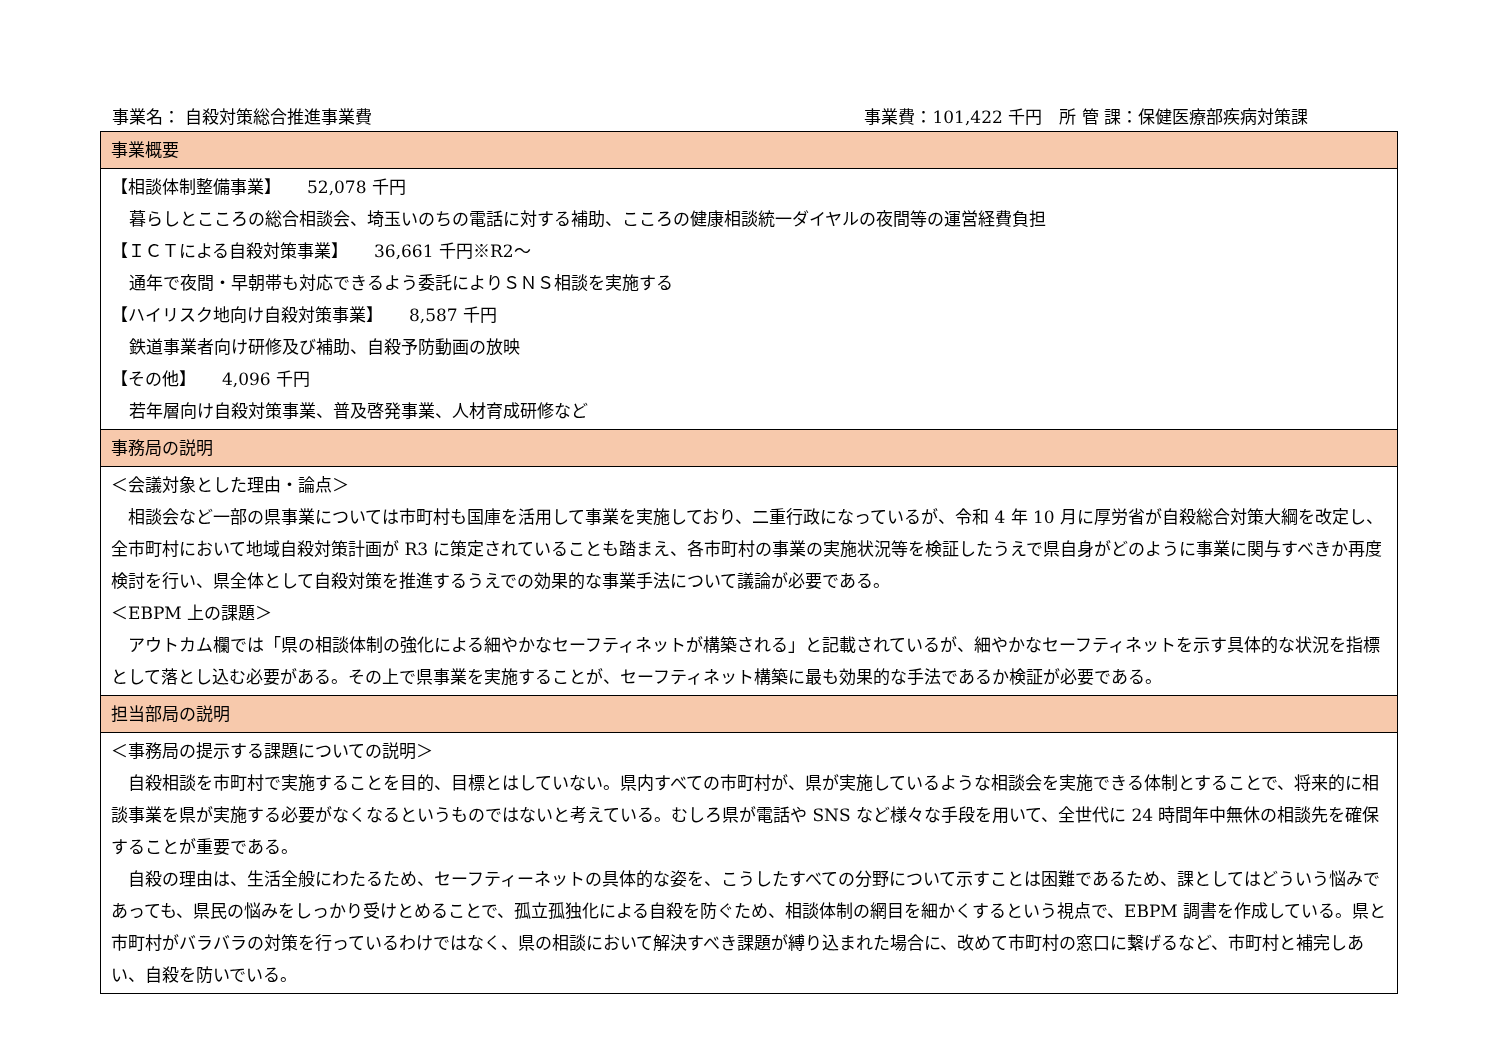事業名： 自殺対策総合推進事業費 事業費：101,422 千円　所 管 課：保健医療部疾病対策課
| 事業概要 |
| 【相談体制整備事業】 52,078 千円 暮らしとこころの総合相談会、埼玉いのちの電話に対する補助、こころの健康相談統一ダイヤルの夜間等の運営経費負担 【ＩＣＴによる自殺対策事業】 36,661 千円※R2～ 通年で夜間・早朝帯も対応できるよう委託によりＳＮＳ相談を実施する 【ハイリスク地向け自殺対策事業】 8,587 千円 鉄道事業者向け研修及び補助、自殺予防動画の放映 【その他】 4,096 千円 若年層向け自殺対策事業、普及啓発事業、人材育成研修など |
| 事務局の説明 |
| ＜会議対象とした理由・論点＞ 相談会など一部の県事業については市町村も国庫を活用して事業を実施しており、二重行政になっているが、令和 4 年 10 月に厚労省が自殺総合対策大綱を改定し、全市町村において地域自殺対策計画が R3 に策定されていることも踏まえ、各市町村の事業の実施状況等を検証したうえで県自身がどのように事業に関与すべきか再度検討を行い、県全体として自殺対策を推進するうえでの効果的な事業手法について議論が必要である。 ＜EBPM 上の課題＞ アウトカム欄では「県の相談体制の強化による細やかなセーフティネットが構築される」と記載されているが、細やかなセーフティネットを示す具体的な状況を指標として落とし込む必要がある。その上で県事業を実施することが、セーフティネット構築に最も効果的な手法であるか検証が必要である。 |
| 担当部局の説明 |
| ＜事務局の提示する課題についての説明＞ 自殺相談を市町村で実施することを目的、目標とはしていない。県内すべての市町村が、県が実施しているような相談会を実施できる体制とすることで、将来的に相談事業を県が実施する必要がなくなるというものではないと考えている。むしろ県が電話や SNS など様々な手段を用いて、全世代に 24 時間年中無休の相談先を確保することが重要である。 自殺の理由は、生活全般にわたるため、セーフティーネットの具体的な姿を、こうしたすべての分野について示すことは困難であるため、課としてはどういう悩みであっても、県民の悩みをしっかり受けとめることで、孤立孤独化による自殺を防ぐため、相談体制の網目を細かくするという視点で、EBPM 調書を作成している。県と市町村がバラバラの対策を行っているわけではなく、県の相談において解決すべき課題が縛り込まれた場合に、改めて市町村の窓口に繋げるなど、市町村と補完しあい、自殺を防いでいる。 |